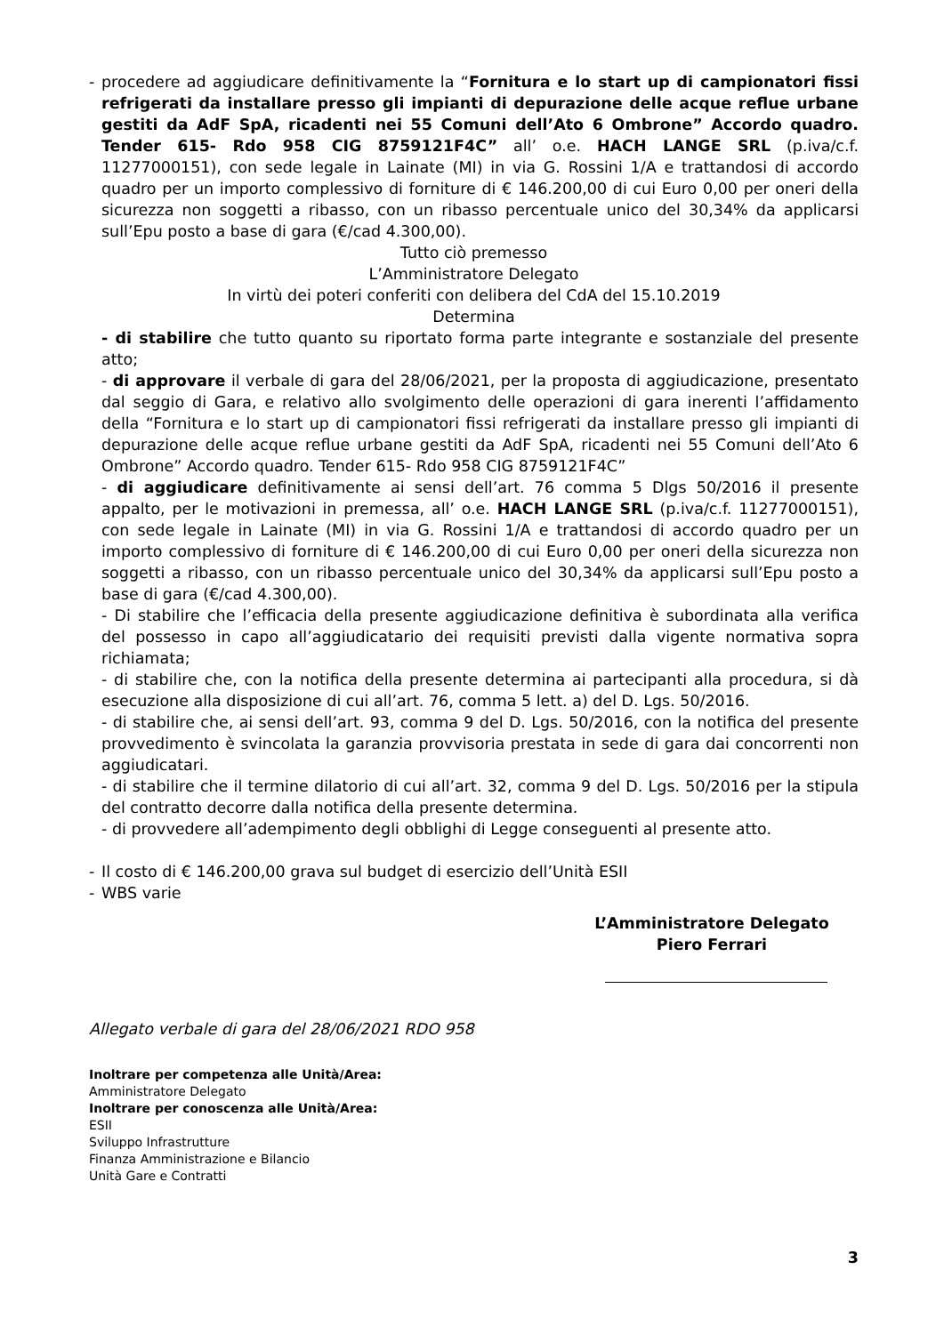- procedere ad aggiudicare definitivamente la “Fornitura e lo start up di campionatori fissi refrigerati da installare presso gli impianti di depurazione delle acque reflue urbane gestiti da AdF SpA, ricadenti nei 55 Comuni dell’Ato 6 Ombrone” Accordo quadro. Tender 615- Rdo 958 CIG 8759121F4C” all’ o.e. HACH LANGE SRL (p.iva/c.f. 11277000151), con sede legale in Lainate (MI) in via G. Rossini 1/A e trattandosi di accordo quadro per un importo complessivo di forniture di € 146.200,00 di cui Euro 0,00 per oneri della sicurezza non soggetti a ribasso, con un ribasso percentuale unico del 30,34% da applicarsi sull’Epu posto a base di gara (€/cad 4.300,00).
Tutto ciò premesso
L’Amministratore Delegato
In virtù dei poteri conferiti con delibera del CdA del 15.10.2019
Determina
- di stabilire che tutto quanto su riportato forma parte integrante e sostanziale del presente atto;
- di approvare il verbale di gara del 28/06/2021, per la proposta di aggiudicazione, presentato dal seggio di Gara, e relativo allo svolgimento delle operazioni di gara inerenti l’affidamento della “Fornitura e lo start up di campionatori fissi refrigerati da installare presso gli impianti di depurazione delle acque reflue urbane gestiti da AdF SpA, ricadenti nei 55 Comuni dell’Ato 6 Ombrone” Accordo quadro. Tender 615- Rdo 958 CIG 8759121F4C”
- di aggiudicare definitivamente ai sensi dell’art. 76 comma 5 Dlgs 50/2016 il presente appalto, per le motivazioni in premessa, all’ o.e. HACH LANGE SRL (p.iva/c.f. 11277000151), con sede legale in Lainate (MI) in via G. Rossini 1/A e trattandosi di accordo quadro per un importo complessivo di forniture di € 146.200,00 di cui Euro 0,00 per oneri della sicurezza non soggetti a ribasso, con un ribasso percentuale unico del 30,34% da applicarsi sull’Epu posto a base di gara (€/cad 4.300,00).
- Di stabilire che l’efficacia della presente aggiudicazione definitiva è subordinata alla verifica del possesso in capo all’aggiudicatario dei requisiti previsti dalla vigente normativa sopra richiamata;
- di stabilire che, con la notifica della presente determina ai partecipanti alla procedura, si dà esecuzione alla disposizione di cui all’art. 76, comma 5 lett. a) del D. Lgs. 50/2016.
- di stabilire che, ai sensi dell’art. 93, comma 9 del D. Lgs. 50/2016, con la notifica del presente provvedimento è svincolata la garanzia provvisoria prestata in sede di gara dai concorrenti non aggiudicatari.
- di stabilire che il termine dilatorio di cui all’art. 32, comma 9 del D. Lgs. 50/2016 per la stipula del contratto decorre dalla notifica della presente determina.
- di provvedere all’adempimento degli obblighi di Legge conseguenti al presente atto.
- Il costo di € 146.200,00 grava sul budget di esercizio dell’Unità ESII
- WBS varie
L’Amministratore Delegato
Piero Ferrari
Allegato verbale di gara del 28/06/2021 RDO 958
Inoltrare per competenza alle Unità/Area:
Amministratore Delegato
Inoltrare per conoscenza alle Unità/Area:
ESII
Sviluppo Infrastrutture
Finanza Amministrazione e Bilancio
Unità Gare e Contratti
3